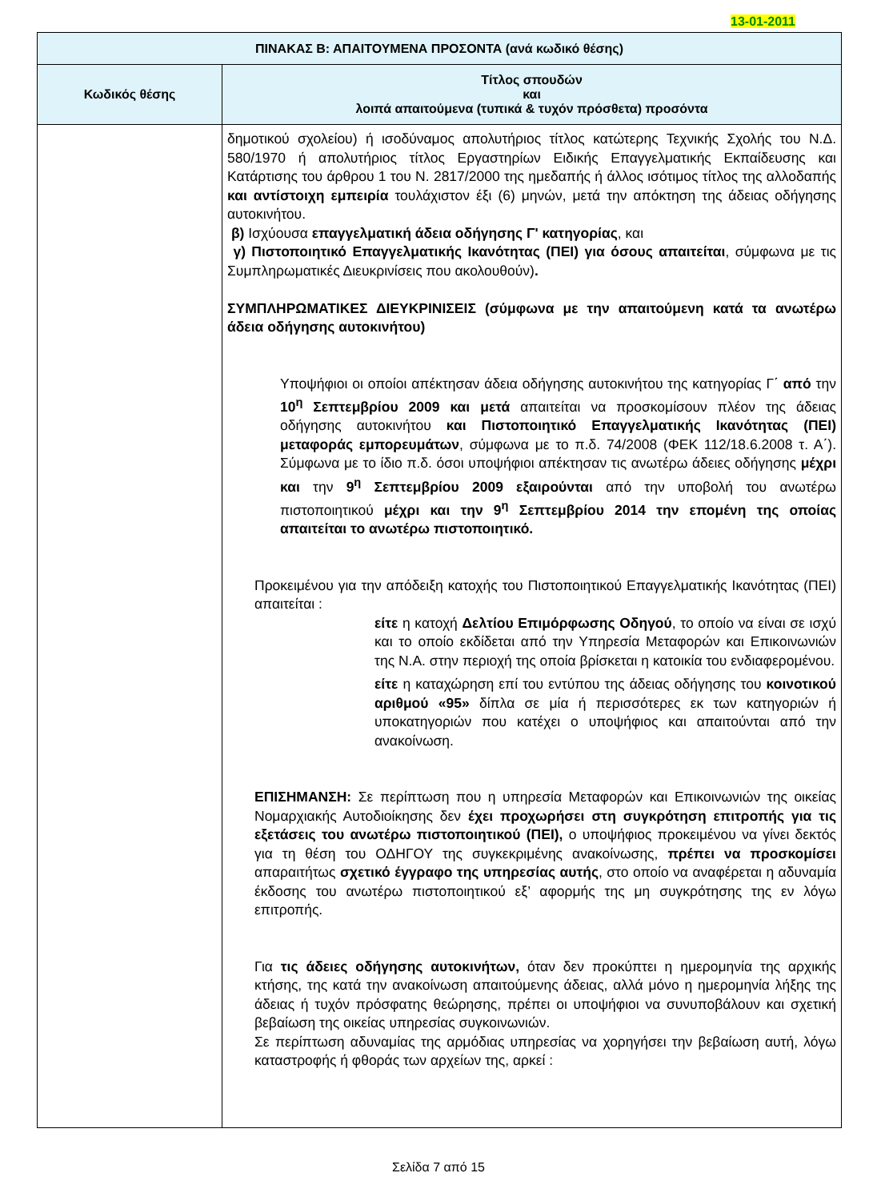13-01-2011
| ΠΙΝΑΚΑΣ Β: ΑΠΑΙΤΟΥΜΕΝΑ ΠΡΟΣΟΝΤΑ (ανά κωδικό θέσης) | |
| --- | --- |
| Κωδικός θέσης | Τίτλος σπουδών και λοιπά απαιτούμενα (τυπικά & τυχόν πρόσθετα) προσόντα |
| | δημοτικού σχολείου) ή ισοδύναμος απολυτήριος τίτλος κατώτερης Τεχνικής Σχολής του Ν.Δ. 580/1970 ή απολυτήριος τίτλος Εργαστηρίων Ειδικής Επαγγελματικής Εκπαίδευσης και Κατάρτισης του άρθρου 1 του Ν. 2817/2000 της ημεδαπής ή άλλος ισότιμος τίτλος της αλλοδαπής και αντίστοιχη εμπειρία τουλάχιστον έξι (6) μηνών, μετά την απόκτηση της άδειας οδήγησης αυτοκινήτου. β) Ισχύουσα επαγγελματική άδεια οδήγησης Γ' κατηγορίας , και γ) Πιστοποιητικό Επαγγελματικής Ικανότητας (ΠΕΙ) για όσους απαιτείται , σύμφωνα με τις Συμπληρωματικές Διευκρινίσεις που ακολουθούν) . ΣΥΜΠΛΗΡΩΜΑΤΙΚΕΣ ΔΙΕΥΚΡΙΝΙΣΕΙΣ (σύμφωνα με την απαιτούμενη κατά τα ανωτέρω άδεια οδήγησης αυτοκινήτου) Υποψήφιοι οι οποίοι απέκτησαν άδεια οδήγησης αυτοκινήτου της κατηγορίας Γ΄ από την 10<sup>η</sup> Σεπτεμβρίου 2009 και μετά απαιτείται να προσκομίσουν πλέον της άδειας οδήγησης αυτοκινήτου και Πιστοποιητικό Επαγγελματικής Ικανότητας (ΠΕΙ) μεταφοράς εμπορευμάτων , σύμφωνα με το π.δ. 74/2008 (ΦΕΚ 112/18.6.2008 τ. Α΄). Σύμφωνα με το ίδιο π.δ. όσοι υποψήφιοι απέκτησαν τις ανωτέρω άδειες οδήγησης μέχρι και την 9<sup>η</sup> Σεπτεμβρίου 2009 εξαιρούνται από την υποβολή του ανωτέρω πιστοποιητικού μέχρι και την 9<sup>η</sup> Σεπτεμβρίου 2014 την επομένη της οποίας απαιτείται το ανωτέρω πιστοποιητικό. Προκειμένου για την απόδειξη κατοχής του Πιστοποιητικού Επαγγελματικής Ικανότητας (ΠΕΙ) απαιτείται : είτε η κατοχή Δελτίου Επιμόρφωσης Οδηγού , το οποίο να είναι σε ισχύ και το οποίο εκδίδεται από την Υπηρεσία Μεταφορών και Επικοινωνιών της Ν.Α. στην περιοχή της οποία βρίσκεται η κατοικία του ενδιαφερομένου. είτε η καταχώρηση επί του εντύπου της άδειας οδήγησης του κοινοτικού αριθμού «95» δίπλα σε μία ή περισσότερες εκ των κατηγοριών ή υποκατηγοριών που κατέχει ο υποψήφιος και απαιτούνται από την ανακοίνωση. ΕΠΙΣΗΜΑΝΣΗ: Σε περίπτωση που η υπηρεσία Μεταφορών και Επικοινωνιών της οικείας Νομαρχιακής Αυτοδιοίκησης δεν έχει προχωρήσει στη συγκρότηση επιτροπής για τις εξετάσεις του ανωτέρω πιστοποιητικού (ΠΕΙ), ο υποψήφιος προκειμένου να γίνει δεκτός για τη θέση του ΟΔΗΓΟΥ της συγκεκριμένης ανακοίνωσης, πρέπει να προσκομίσει απαραιτήτως σχετικό έγγραφο της υπηρεσίας αυτής , στο οποίο να αναφέρεται η αδυναμία έκδοσης του ανωτέρω πιστοποιητικού εξ’ αφορμής της μη συγκρότησης της εν λόγω επιτροπής. Για τις άδειες οδήγησης αυτοκινήτων, όταν δεν προκύπτει η ημερομηνία της αρχικής κτήσης, της κατά την ανακοίνωση απαιτούμενης άδειας, αλλά μόνο η ημερομηνία λήξης της άδειας ή τυχόν πρόσφατης θεώρησης, πρέπει οι υποψήφιοι να συνυποβάλουν και σχετική βεβαίωση της οικείας υπηρεσίας συγκοινωνιών. Σε περίπτωση αδυναμίας της αρμόδιας υπηρεσίας να χορηγήσει την βεβαίωση αυτή, λόγω καταστροφής ή φθοράς των αρχείων της, αρκεί : |
Σελίδα 7 από 15